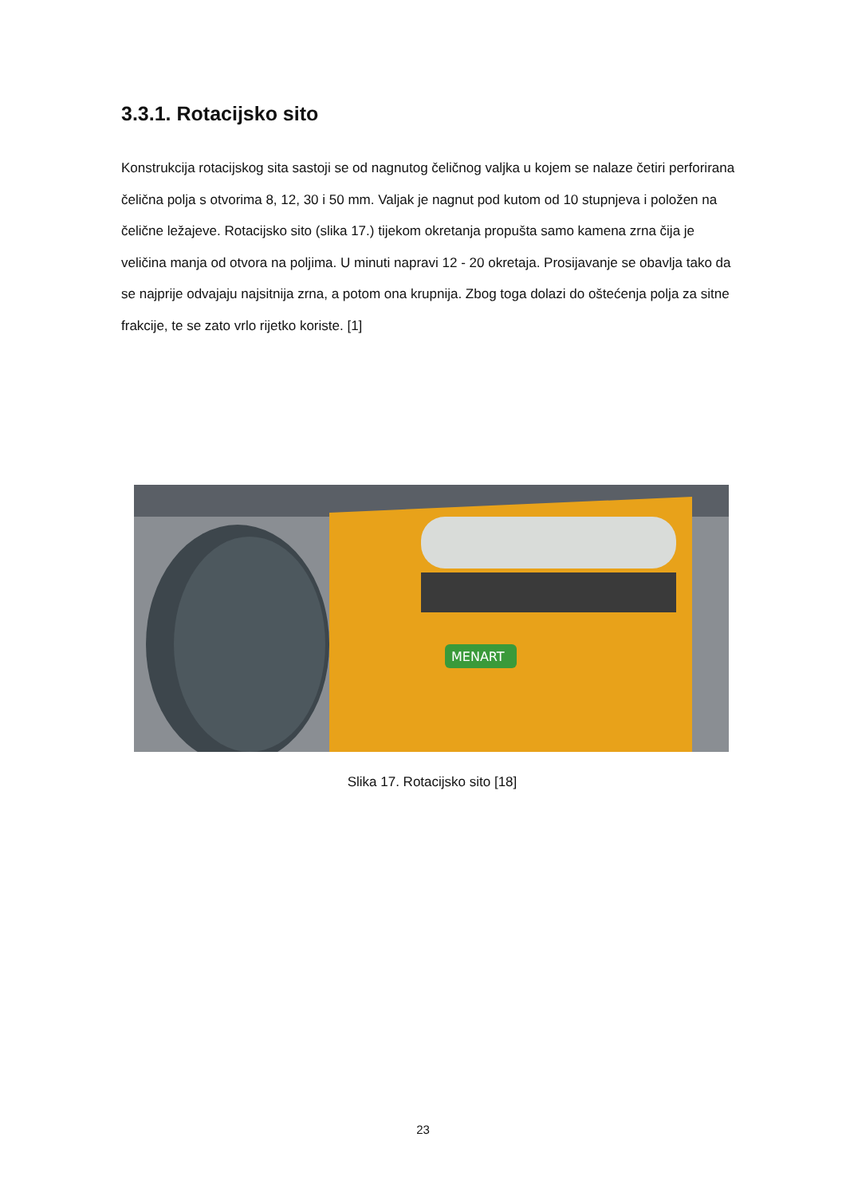3.3.1. Rotacijsko sito
Konstrukcija rotacijskog sita sastoji se od nagnutog čeličnog valjka u kojem se nalaze četiri perforirana čelična polja s otvorima 8, 12, 30 i 50 mm. Valjak je nagnut pod kutom od 10 stupnjeva i položen na čelične ležajeve. Rotacijsko sito (slika 17.) tijekom okretanja propušta samo kamena zrna čija je veličina manja od otvora na poljima. U minuti napravi 12 - 20 okretaja. Prosijavanje se obavlja tako da se najprije odvajaju najsitnija zrna, a potom ona krupnija. Zbog toga dolazi do oštećenja polja za sitne frakcije, te se zato vrlo rijetko koriste. [1]
MENART
Slika 17. Rotacijsko sito [18]
23